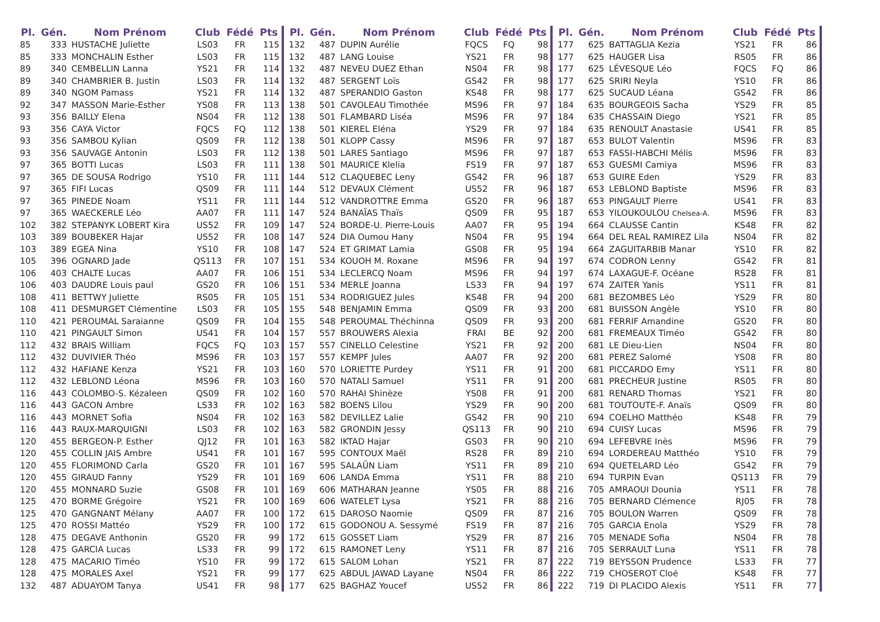| Pl. | Gén. | Nom Prénom | Club | Fédé | Pts |
| --- | --- | --- | --- | --- | --- |
| 85 | 333 | HUSTACHE Juliette | LS03 | FR | 115 |
| 85 | 333 | MONCHALIN Esther | LS03 | FR | 115 |
| 89 | 340 | CEMBELLIN Lanna | YS21 | FR | 114 |
| 89 | 340 | CHAMBRIER B. Justin | LS03 | FR | 114 |
| 89 | 340 | NGOM Pamass | YS21 | FR | 114 |
| 92 | 347 | MASSON Marie-Esther | YS08 | FR | 113 |
| 93 | 356 | BAILLY Elena | NS04 | FR | 112 |
| 93 | 356 | CAYA Victor | FQCS | FQ | 112 |
| 93 | 356 | SAMBOU Kylian | QS09 | FR | 112 |
| 93 | 356 | SAUVAGE Antonin | LS03 | FR | 112 |
| 97 | 365 | BOTTI Lucas | LS03 | FR | 111 |
| 97 | 365 | DE SOUSA Rodrigo | YS10 | FR | 111 |
| 97 | 365 | FIFI Lucas | QS09 | FR | 111 |
| 97 | 365 | PINEDE Noam | YS11 | FR | 111 |
| 97 | 365 | WAECKERLE Léo | AA07 | FR | 111 |
| 102 | 382 | STEPANYK LOBERT Kira | US52 | FR | 109 |
| 103 | 389 | BOUBEKER Hajar | US52 | FR | 108 |
| 103 | 389 | EGEA Nina | YS10 | FR | 108 |
| 105 | 396 | OGNARD Jade | QS113 | FR | 107 |
| 106 | 403 | CHALTE Lucas | AA07 | FR | 106 |
| 106 | 403 | DAUDRE Louis paul | GS20 | FR | 106 |
| 108 | 411 | BETTWY Juliette | RS05 | FR | 105 |
| 108 | 411 | DESMURGET Clémentine | LS03 | FR | 105 |
| 110 | 421 | PEROUMAL Saraianne | QS09 | FR | 104 |
| 110 | 421 | PINGAULT Simon | US41 | FR | 104 |
| 112 | 432 | BRAIS William | FQCS | FQ | 103 |
| 112 | 432 | DUVIVIER Théo | MS96 | FR | 103 |
| 112 | 432 | HAFIANE Kenza | YS21 | FR | 103 |
| 112 | 432 | LEBLOND Léona | MS96 | FR | 103 |
| 116 | 443 | COLOMBO-S. Kézaleen | QS09 | FR | 102 |
| 116 | 443 | GACON Ambre | LS33 | FR | 102 |
| 116 | 443 | MORNET Sofia | NS04 | FR | 102 |
| 116 | 443 | RAUX-MARQUIGNI | LS03 | FR | 102 |
| 120 | 455 | BERGEON-P. Esther | QJ12 | FR | 101 |
| 120 | 455 | COLLIN JAIS Ambre | US41 | FR | 101 |
| 120 | 455 | FLORIMOND Carla | GS20 | FR | 101 |
| 120 | 455 | GIRAUD Fanny | YS29 | FR | 101 |
| 120 | 455 | MONNARD Suzie | GS08 | FR | 101 |
| 125 | 470 | BORME Grégoire | YS21 | FR | 100 |
| 125 | 470 | GANGNANT Mélany | AA07 | FR | 100 |
| 125 | 470 | ROSSI Mattéo | YS29 | FR | 100 |
| 128 | 475 | DEGAVE Anthonin | GS20 | FR | 99 |
| 128 | 475 | GARCIA Lucas | LS33 | FR | 99 |
| 128 | 475 | MACARIO Timéo | YS10 | FR | 99 |
| 128 | 475 | MORALES Axel | YS21 | FR | 99 |
| 132 | 487 | ADUAYOM Tanya | US41 | FR | 98 |
| Pl. | Gén. | Nom Prénom | Club | Fédé | Pts |
| --- | --- | --- | --- | --- | --- |
| 132 | 487 | DUPIN Aurélie | FQCS | FQ | 98 |
| 132 | 487 | LANG Louise | YS21 | FR | 98 |
| 132 | 487 | NEVEU DUEZ Ethan | NS04 | FR | 98 |
| 132 | 487 | SERGENT Loïs | GS42 | FR | 98 |
| 132 | 487 | SPERANDIO Gaston | KS48 | FR | 98 |
| 138 | 501 | CAVOLEAU Timothée | MS96 | FR | 97 |
| 138 | 501 | FLAMBARD Liséa | MS96 | FR | 97 |
| 138 | 501 | KIEREL Eléna | YS29 | FR | 97 |
| 138 | 501 | KLOPP Cassy | MS96 | FR | 97 |
| 138 | 501 | LARES Santiago | MS96 | FR | 97 |
| 138 | 501 | MAURICE Klelia | FS19 | FR | 97 |
| 144 | 512 | CLAQUEBEC Leny | GS42 | FR | 96 |
| 144 | 512 | DEVAUX Clément | US52 | FR | 96 |
| 144 | 512 | VANDROTTRE Emma | GS20 | FR | 96 |
| 147 | 524 | BANAÏAS Thaïs | QS09 | FR | 95 |
| 147 | 524 | BORDE-U. Pierre-Louis | AA07 | FR | 95 |
| 147 | 524 | DIA Oumou Hany | NS04 | FR | 95 |
| 147 | 524 | ET GRIMAT Lamia | GS08 | FR | 95 |
| 151 | 534 | KOUOH M. Roxane | MS96 | FR | 94 |
| 151 | 534 | LECLERCQ Noam | MS96 | FR | 94 |
| 151 | 534 | MERLE Joanna | LS33 | FR | 94 |
| 151 | 534 | RODRIGUEZ Jules | KS48 | FR | 94 |
| 155 | 548 | BENJAMIN Emma | QS09 | FR | 93 |
| 155 | 548 | PEROUMAL Théchinna | QS09 | FR | 93 |
| 157 | 557 | BROUWERS Alexia | FRAI | BE | 92 |
| 157 | 557 | CINELLO Celestine | YS21 | FR | 92 |
| 157 | 557 | KEMPF Jules | AA07 | FR | 92 |
| 160 | 570 | LORIETTE Purdey | YS11 | FR | 91 |
| 160 | 570 | NATALI Samuel | YS11 | FR | 91 |
| 160 | 570 | RAHAI Shinèze | YS08 | FR | 91 |
| 163 | 582 | BOENS Lilou | YS29 | FR | 90 |
| 163 | 582 | DEVILLEZ Lalie | GS42 | FR | 90 |
| 163 | 582 | GRONDIN Jessy | QS113 | FR | 90 |
| 163 | 582 | IKTAD Hajar | GS03 | FR | 90 |
| 167 | 595 | CONTOUX Maël | RS28 | FR | 89 |
| 167 | 595 | SALAÜN Liam | YS11 | FR | 89 |
| 169 | 606 | LANDA Emma | YS11 | FR | 88 |
| 169 | 606 | MATHARAN Jeanne | YS05 | FR | 88 |
| 169 | 606 | WATELET Lysa | YS21 | FR | 88 |
| 172 | 615 | DAROSO Naomie | QS09 | FR | 87 |
| 172 | 615 | GODONOU A. Sessymé | FS19 | FR | 87 |
| 172 | 615 | GOSSET Liam | YS29 | FR | 87 |
| 172 | 615 | RAMONET Leny | YS11 | FR | 87 |
| 172 | 615 | SALOM Lohan | YS21 | FR | 87 |
| 177 | 625 | ABDUL JAWAD Layane | NS04 | FR | 86 |
| 177 | 625 | BAGHAZ Youcef | US52 | FR | 86 |
| Pl. | Gén. | Nom Prénom | Club | Fédé | Pts |
| --- | --- | --- | --- | --- | --- |
| 177 | 625 | BATTAGLIA Kezia | YS21 | FR | 86 |
| 177 | 625 | HAUGER Lisa | RS05 | FR | 86 |
| 177 | 625 | LÉVESQUE Léo | FQCS | FQ | 86 |
| 177 | 625 | SRIRI Neyla | YS10 | FR | 86 |
| 177 | 625 | SUCAUD Léana | GS42 | FR | 86 |
| 184 | 635 | BOURGEOIS Sacha | YS29 | FR | 85 |
| 184 | 635 | CHASSAIN Diego | YS21 | FR | 85 |
| 184 | 635 | RENOULT Anastasie | US41 | FR | 85 |
| 187 | 653 | BULOT Valentin | MS96 | FR | 83 |
| 187 | 653 | FASSI-HABCHI Mélis | MS96 | FR | 83 |
| 187 | 653 | GUESMI Camiya | MS96 | FR | 83 |
| 187 | 653 | GUIRE Eden | YS29 | FR | 83 |
| 187 | 653 | LEBLOND Baptiste | MS96 | FR | 83 |
| 187 | 653 | PINGAULT Pierre | US41 | FR | 83 |
| 187 | 653 | YILOUKOULOU Chelsea-A. | MS96 | FR | 83 |
| 194 | 664 | CLAUSSE Cantin | KS48 | FR | 82 |
| 194 | 664 | DEL REAL RAMIREZ Lila | NS04 | FR | 82 |
| 194 | 664 | ZAGUITARBIB Manar | YS10 | FR | 82 |
| 197 | 674 | CODRON Lenny | GS42 | FR | 81 |
| 197 | 674 | LAXAGUE-F. Océane | RS28 | FR | 81 |
| 197 | 674 | ZAITER Yanis | YS11 | FR | 81 |
| 200 | 681 | BEZOMBES Léo | YS29 | FR | 80 |
| 200 | 681 | BUISSON Angèle | YS10 | FR | 80 |
| 200 | 681 | FERRIF Amandine | GS20 | FR | 80 |
| 200 | 681 | FREMEAUX Timéo | GS42 | FR | 80 |
| 200 | 681 | LE Dieu-Lien | NS04 | FR | 80 |
| 200 | 681 | PEREZ Salomé | YS08 | FR | 80 |
| 200 | 681 | PICCARDO Emy | YS11 | FR | 80 |
| 200 | 681 | PRECHEUR Justine | RS05 | FR | 80 |
| 200 | 681 | RENARD Thomas | YS21 | FR | 80 |
| 200 | 681 | TOUTOUTE-F. Anaïs | QS09 | FR | 80 |
| 210 | 694 | COELHO Matthéo | KS48 | FR | 79 |
| 210 | 694 | CUISY Lucas | MS96 | FR | 79 |
| 210 | 694 | LEFEBVRE Inès | MS96 | FR | 79 |
| 210 | 694 | LORDEREAU Matthéo | YS10 | FR | 79 |
| 210 | 694 | QUETELARD Léo | GS42 | FR | 79 |
| 210 | 694 | TURPIN Evan | QS113 | FR | 79 |
| 216 | 705 | AMRAOUI Dounia | YS11 | FR | 78 |
| 216 | 705 | BERNARD Clémence | RJ05 | FR | 78 |
| 216 | 705 | BOULON Warren | QS09 | FR | 78 |
| 216 | 705 | GARCIA Enola | YS29 | FR | 78 |
| 216 | 705 | MENADE Sofia | NS04 | FR | 78 |
| 216 | 705 | SERRAULT Luna | YS11 | FR | 78 |
| 222 | 719 | BEYSSON Prudence | LS33 | FR | 77 |
| 222 | 719 | CHOSEROT Cloé | KS48 | FR | 77 |
| 222 | 719 | DI PLACIDO Alexis | YS11 | FR | 77 |